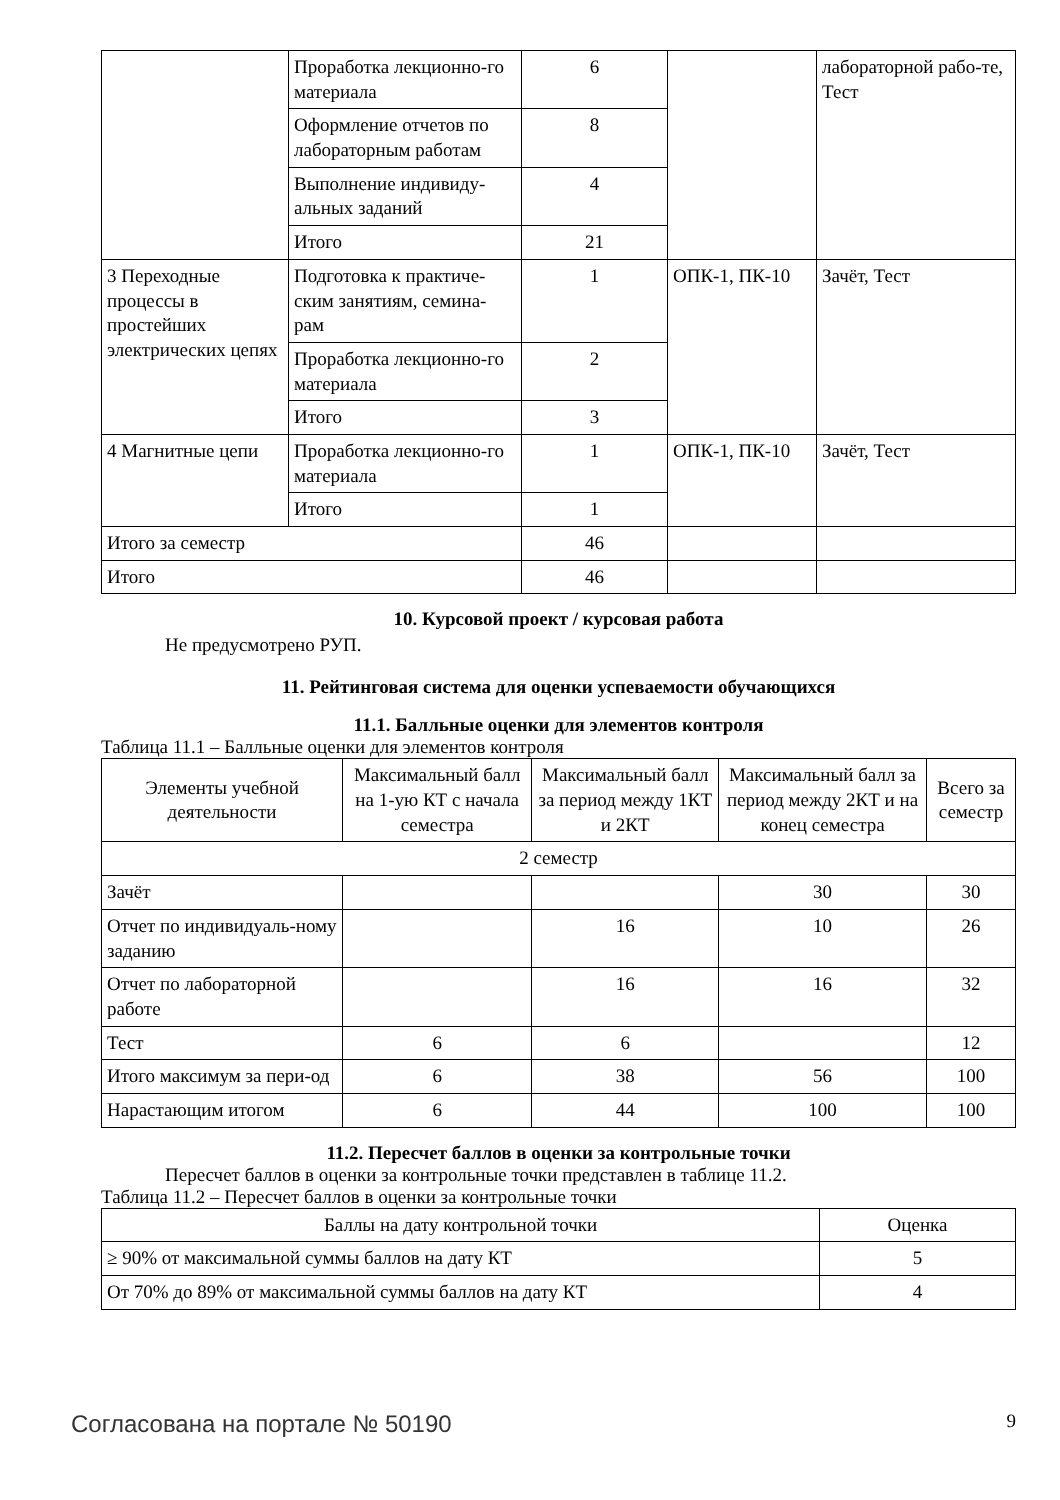| | Проработка лекционно-го материала | 6 | | лабораторной рабо-те, Тест |
| | Оформление отчетов по лабораторным работам | 8 | | |
| | Выполнение индивиду-альных заданий | 4 | | |
| | Итого | 21 | | |
| 3 Переходные процессы в простейших электрических цепях | Подготовка к практиче-ским занятиям, семина-рам | 1 | ОПК-1, ПК-10 | Зачёт, Тест |
| | Проработка лекционно-го материала | 2 | | |
| | Итого | 3 | | |
| 4 Магнитные цепи | Проработка лекционно-го материала | 1 | ОПК-1, ПК-10 | Зачёт, Тест |
| | Итого | 1 | | |
| Итого за семестр | | 46 | | |
| Итого | | 46 | | |
10. Курсовой проект / курсовая работа
Не предусмотрено РУП.
11. Рейтинговая система для оценки успеваемости обучающихся
11.1. Балльные оценки для элементов контроля
Таблица 11.1 – Балльные оценки для элементов контроля
| Элементы учебной деятельности | Максимальный балл на 1-ую КТ с начала семестра | Максимальный балл за период между 1КТ и 2КТ | Максимальный балл за период между 2КТ и на конец семестра | Всего за семестр |
| --- | --- | --- | --- | --- |
| 2 семестр | | | | |
| Зачёт | | | 30 | 30 |
| Отчет по индивидуаль-ному заданию | | 16 | 10 | 26 |
| Отчет по лабораторной работе | | 16 | 16 | 32 |
| Тест | 6 | 6 | | 12 |
| Итого максимум за пери-од | 6 | 38 | 56 | 100 |
| Нарастающим итогом | 6 | 44 | 100 | 100 |
11.2. Пересчет баллов в оценки за контрольные точки
Пересчет баллов в оценки за контрольные точки представлен в таблице 11.2.
Таблица 11.2 – Пересчет баллов в оценки за контрольные точки
| Баллы на дату контрольной точки | Оценка |
| --- | --- |
| ≥ 90% от максимальной суммы баллов на дату КТ | 5 |
| От 70% до 89% от максимальной суммы баллов на дату КТ | 4 |
Согласована на портале № 50190 9